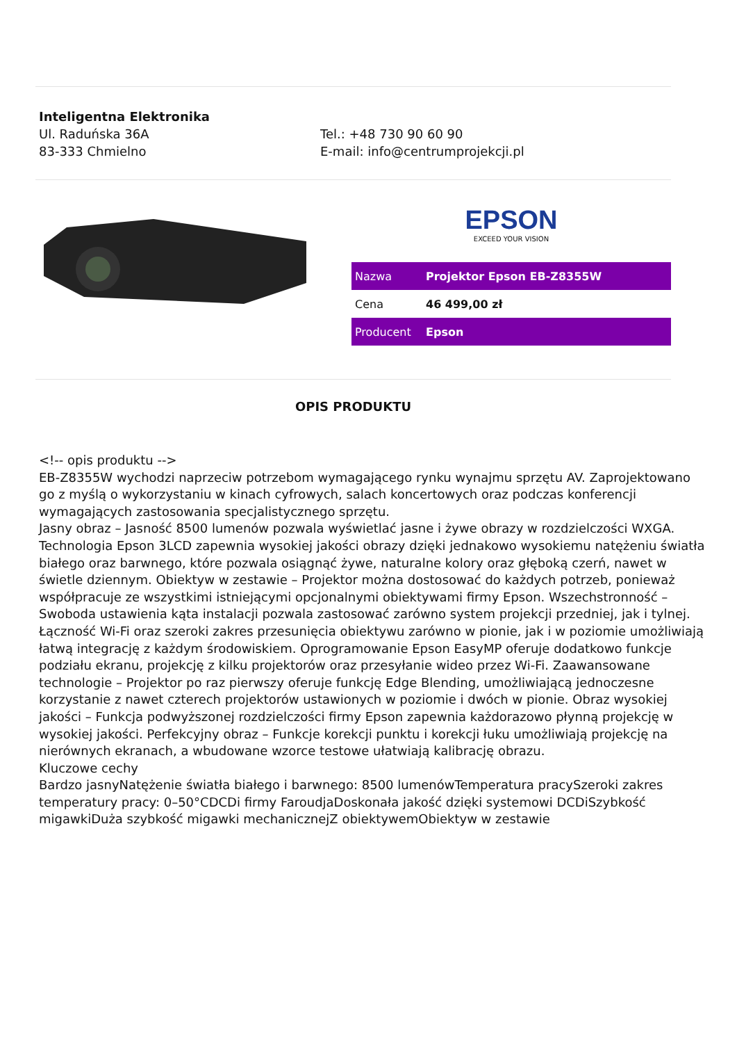Inteligentna Elektronika
Ul. Raduńska 36A
83-333 Chmielno
Tel.: +48 730 90 60 90
E-mail: info@centrumprojekcji.pl
EPSON
EXCEED YOUR VISION
| Nazwa | Projektor Epson EB-Z8355W |
| Cena | 46 499,00 zł |
| Producent | Epson |
OPIS PRODUKTU
<!-- opis produktu -->
EB-Z8355W wychodzi naprzeciw potrzebom wymagającego rynku wynajmu sprzętu AV. Zaprojektowano go z myślą o wykorzystaniu w kinach cyfrowych, salach koncertowych oraz podczas konferencji wymagających zastosowania specjalistycznego sprzętu.
Jasny obraz – Jasność 8500 lumenów pozwala wyświetlać jasne i żywe obrazy w rozdzielczości WXGA. Technologia Epson 3LCD zapewnia wysokiej jakości obrazy dzięki jednakowo wysokiemu natężeniu światła białego oraz barwnego, które pozwala osiągnąć żywe, naturalne kolory oraz głęboką czerń, nawet w świetle dziennym. Obiektyw w zestawie – Projektor można dostosować do każdych potrzeb, ponieważ współpracuje ze wszystkimi istniejącymi opcjonalnymi obiektywami firmy Epson. Wszechstronność – Swoboda ustawienia kąta instalacji pozwala zastosować zarówno system projekcji przedniej, jak i tylnej. Łączność Wi-Fi oraz szeroki zakres przesunięcia obiektywu zarówno w pionie, jak i w poziomie umożliwiają łatwą integrację z każdym środowiskiem. Oprogramowanie Epson EasyMP oferuje dodatkowo funkcje podziału ekranu, projekcję z kilku projektorów oraz przesyłanie wideo przez Wi-Fi. Zaawansowane technologie – Projektor po raz pierwszy oferuje funkcję Edge Blending, umożliwiającą jednoczesne korzystanie z nawet czterech projektorów ustawionych w poziomie i dwóch w pionie. Obraz wysokiej jakości – Funkcja podwyższonej rozdzielczości firmy Epson zapewnia każdorazowo płynną projekcję w wysokiej jakości. Perfekcyjny obraz – Funkcje korekcji punktu i korekcji łuku umożliwiają projekcję na nierównych ekranach, a wbudowane wzorce testowe ułatwiają kalibrację obrazu.
Kluczowe cechy
Bardzo jasnyNatężenie światła białego i barwnego: 8500 lumenówTemperatura pracySzeroki zakres temperatury pracy: 0–50°CDCDi firmy FaroudjaDoskonała jakość dzięki systemowi DCDiSzybkość migawkiDuża szybkość migawki mechanicznejZ obiektywemObiektyw w zestawie